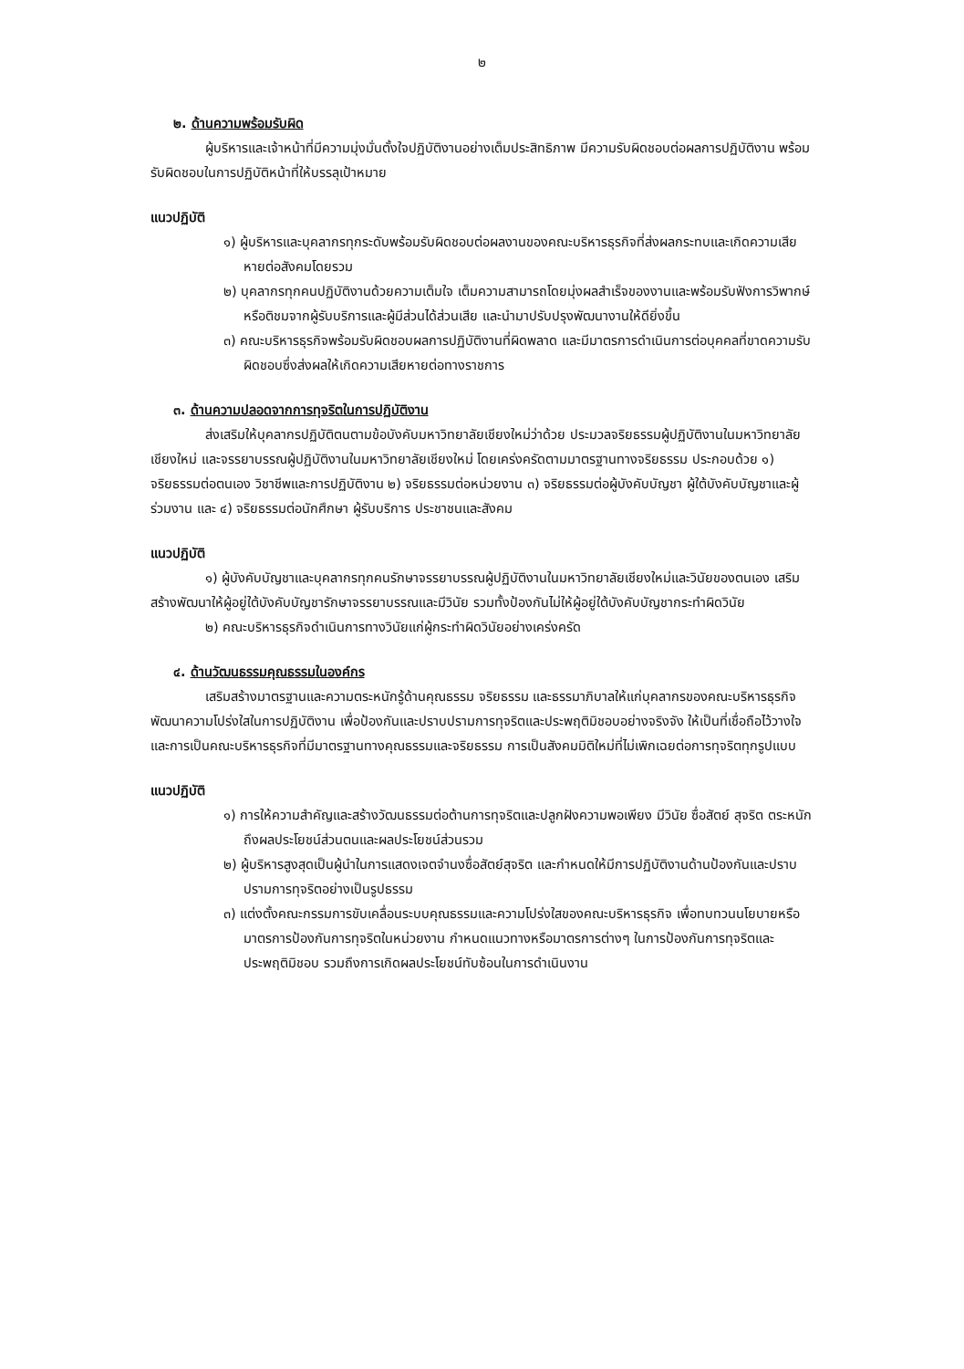๒
๒. ด้านความพร้อมรับผิด
ผู้บริหารและเจ้าหน้าที่มีความมุ่งมั่นตั้งใจปฏิบัติงานอย่างเต็มประสิทธิภาพ มีความรับผิดชอบต่อผลการปฏิบัติงาน พร้อมรับผิดชอบในการปฏิบัติหน้าที่ให้บรรลุเป้าหมาย
แนวปฏิบัติ
๑) ผู้บริหารและบุคลากรทุกระดับพร้อมรับผิดชอบต่อผลงานของคณะบริหารธุรกิจที่ส่งผลกระทบและเกิดความเสียหายต่อสังคมโดยรวม
๒) บุคลากรทุกคนปฏิบัติงานด้วยความเต็มใจ เต็มความสามารถโดยมุ่งผลสำเร็จของงานและพร้อมรับฟังการวิพากษ์หรือติชมจากผู้รับบริการและผู้มีส่วนได้ส่วนเสีย และนำมาปรับปรุงพัฒนางานให้ดียิ่งขึ้น
๓) คณะบริหารธุรกิจพร้อมรับผิดชอบผลการปฏิบัติงานที่ผิดพลาด และมีมาตรการดำเนินการต่อบุคคลที่ขาดความรับผิดชอบซึ่งส่งผลให้เกิดความเสียหายต่อทางราชการ
๓. ด้านความปลอดจากการทุจริตในการปฏิบัติงาน
ส่งเสริมให้บุคลากรปฏิบัติตนตามข้อบังคับมหาวิทยาลัยเชียงใหม่ว่าด้วย ประมวลจริยธรรมผู้ปฏิบัติงานในมหาวิทยาลัยเชียงใหม่ และจรรยาบรรณผู้ปฏิบัติงานในมหาวิทยาลัยเชียงใหม่ โดยเคร่งครัดตามมาตรฐานทางจริยธรรม ประกอบด้วย ๑) จริยธรรมต่อตนเอง วิชาชีพและการปฏิบัติงาน ๒) จริยธรรมต่อหน่วยงาน ๓) จริยธรรมต่อผู้บังคับบัญชา ผู้ใต้บังคับบัญชาและผู้ร่วมงาน และ ๔) จริยธรรมต่อนักศึกษา ผู้รับบริการ ประชาชนและสังคม
แนวปฏิบัติ
๑) ผู้บังคับบัญชาและบุคลากรทุกคนรักษาจรรยาบรรณผู้ปฏิบัติงานในมหาวิทยาลัยเชียงใหม่และวินัยของตนเอง เสริมสร้างพัฒนาให้ผู้อยู่ใต้บังคับบัญชารักษาจรรยาบรรณและมีวินัย รวมทั้งป้องกันไม่ให้ผู้อยู่ใต้บังคับบัญชากระทำผิดวินัย
๒) คณะบริหารธุรกิจดำเนินการทางวินัยแก่ผู้กระทำผิดวินัยอย่างเคร่งครัด
๔. ด้านวัฒนธรรมคุณธรรมในองค์กร
เสริมสร้างมาตรฐานและความตระหนักรู้ด้านคุณธรรม จริยธรรม และธรรมาภิบาลให้แก่บุคลากรของคณะบริหารธุรกิจ พัฒนาความโปร่งใสในการปฏิบัติงาน เพื่อป้องกันและปราบปรามการทุจริตและประพฤติมิชอบอย่างจริงจัง ให้เป็นที่เชื่อถือไว้วางใจ และการเป็นคณะบริหารธุรกิจที่มีมาตรฐานทางคุณธรรมและจริยธรรม การเป็นสังคมมิติใหม่ที่ไม่เพิกเฉยต่อการทุจริตทุกรูปแบบ
แนวปฏิบัติ
๑) การให้ความสำคัญและสร้างวัฒนธรรมต่อต้านการทุจริตและปลูกฝังความพอเพียง มีวินัย ซื่อสัตย์ สุจริต ตระหนักถึงผลประโยชน์ส่วนตนและผลประโยชน์ส่วนรวม
๒) ผู้บริหารสูงสุดเป็นผู้นำในการแสดงเจตจำนงซื่อสัตย์สุจริต และกำหนดให้มีการปฏิบัติงานด้านป้องกันและปราบปรามการทุจริตอย่างเป็นรูปธรรม
๓) แต่งตั้งคณะกรรมการขับเคลื่อนระบบคุณธรรมและความโปร่งใสของคณะบริหารธุรกิจ เพื่อทบทวนนโยบายหรือมาตรการป้องกันการทุจริตในหน่วยงาน กำหนดแนวทางหรือมาตรการต่างๆ ในการป้องกันการทุจริตและประพฤติมิชอบ รวมถึงการเกิดผลประโยชน์ทับซ้อนในการดำเนินงาน